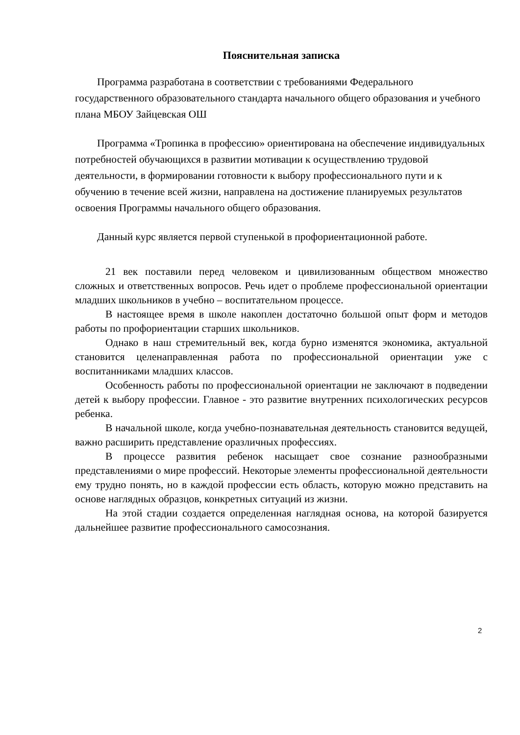Пояснительная записка
Программа разработана в соответствии с требованиями Федерального государственного образовательного стандарта начального общего образования и учебного плана МБОУ Зайцевская ОШ
Программа «Тропинка в профессию» ориентирована на обеспечение индивидуальных потребностей обучающихся в развитии мотивации к осуществлению трудовой деятельности, в формировании готовности к выбору профессионального пути и к обучению в течение всей жизни, направлена на достижение планируемых результатов освоения Программы начального общего образования.
Данный курс является первой ступенькой в профориентационной работе.
21 век поставили перед человеком и цивилизованным обществом множество сложных и ответственных вопросов. Речь идет о проблеме профессиональной ориентации младших школьников в учебно – воспитательном процессе.
В настоящее время в школе накоплен достаточно большой опыт форм и методов работы по профориентации старших школьников.
Однако в наш стремительный век, когда бурно изменятся экономика, актуальной становится целенаправленная работа по профессиональной ориентации уже с воспитанниками младших классов.
Особенность работы по профессиональной ориентации не заключают в подведении детей к выбору профессии. Главное - это развитие внутренних психологических ресурсов ребенка.
В начальной школе, когда учебно-познавательная деятельность становится ведущей, важно расширить представление оразличных профессиях.
В процессе развития ребенок насыщает свое сознание разнообразными представлениями о мире профессий. Некоторые элементы профессиональной деятельности ему трудно понять, но в каждой профессии есть область, которую можно представить на основе наглядных образцов, конкретных ситуаций из жизни.
На этой стадии создается определенная наглядная основа, на которой базируется дальнейшее развитие профессионального самосознания.
2